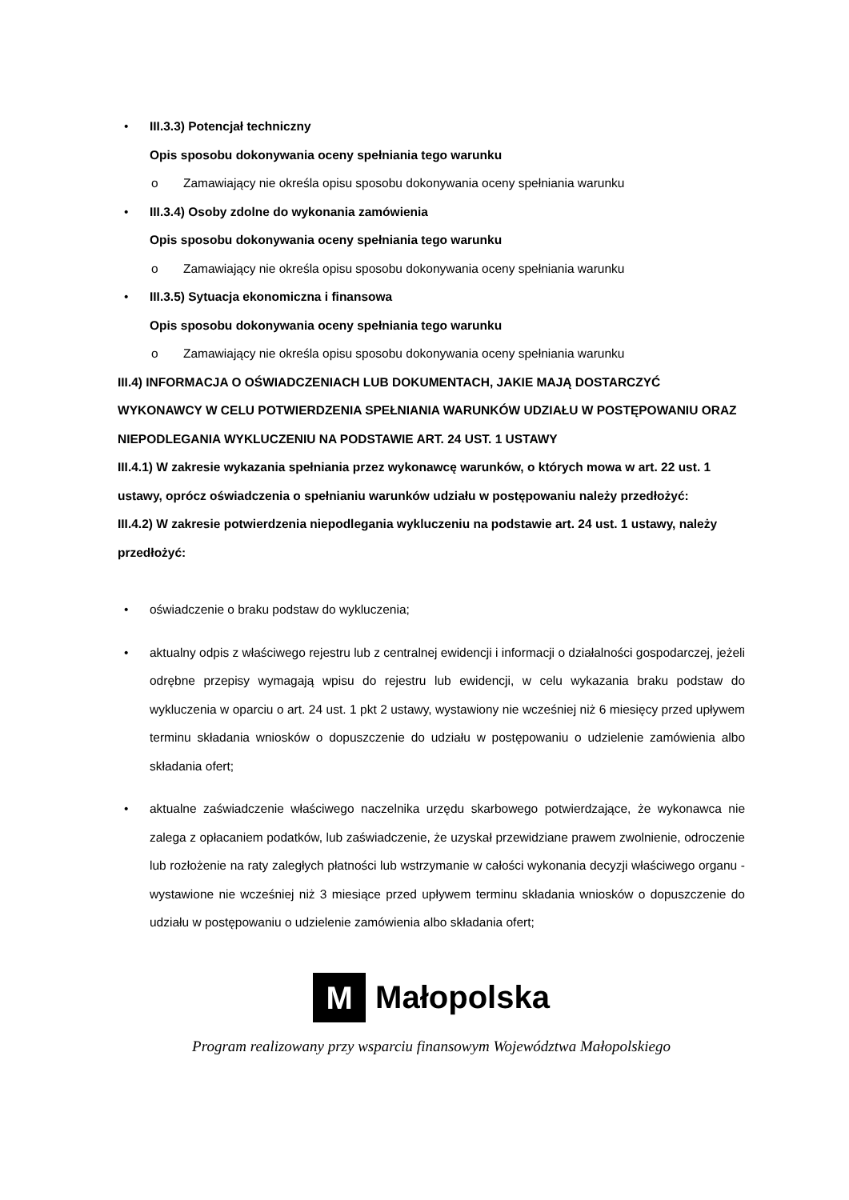• III.3.3) Potencjał techniczny
Opis sposobu dokonywania oceny spełniania tego warunku
o Zamawiający nie określa opisu sposobu dokonywania oceny spełniania warunku
• III.3.4) Osoby zdolne do wykonania zamówienia
Opis sposobu dokonywania oceny spełniania tego warunku
o Zamawiający nie określa opisu sposobu dokonywania oceny spełniania warunku
• III.3.5) Sytuacja ekonomiczna i finansowa
Opis sposobu dokonywania oceny spełniania tego warunku
o Zamawiający nie określa opisu sposobu dokonywania oceny spełniania warunku
III.4) INFORMACJA O OŚWIADCZENIACH LUB DOKUMENTACH, JAKIE MAJĄ DOSTARCZYĆ WYKONAWCY W CELU POTWIERDZENIA SPEŁNIANIA WARUNKÓW UDZIAŁU W POSTĘPOWANIU ORAZ NIEPODLEGANIA WYKLUCZENIU NA PODSTAWIE ART. 24 UST. 1 USTAWY
III.4.1) W zakresie wykazania spełniania przez wykonawcę warunków, o których mowa w art. 22 ust. 1 ustawy, oprócz oświadczenia o spełnianiu warunków udziału w postępowaniu należy przedłożyć:
III.4.2) W zakresie potwierdzenia niepodlegania wykluczeniu na podstawie art. 24 ust. 1 ustawy, należy przedłożyć:
• oświadczenie o braku podstaw do wykluczenia;
• aktualny odpis z właściwego rejestru lub z centralnej ewidencji i informacji o działalności gospodarczej, jeżeli odrębne przepisy wymagają wpisu do rejestru lub ewidencji, w celu wykazania braku podstaw do wykluczenia w oparciu o art. 24 ust. 1 pkt 2 ustawy, wystawiony nie wcześniej niż 6 miesięcy przed upływem terminu składania wniosków o dopuszczenie do udziału w postępowaniu o udzielenie zamówienia albo składania ofert;
• aktualne zaświadczenie właściwego naczelnika urzędu skarbowego potwierdzające, że wykonawca nie zalega z opłacaniem podatków, lub zaświadczenie, że uzyskał przewidziane prawem zwolnienie, odroczenie lub rozłożenie na raty zaległych płatności lub wstrzymanie w całości wykonania decyzji właściwego organu - wystawione nie wcześniej niż 3 miesiące przed upływem terminu składania wniosków o dopuszczenie do udziału w postępowaniu o udzielenie zamówienia albo składania ofert;
M Małopolska
Program realizowany przy wsparciu finansowym Województwa Małopolskiego